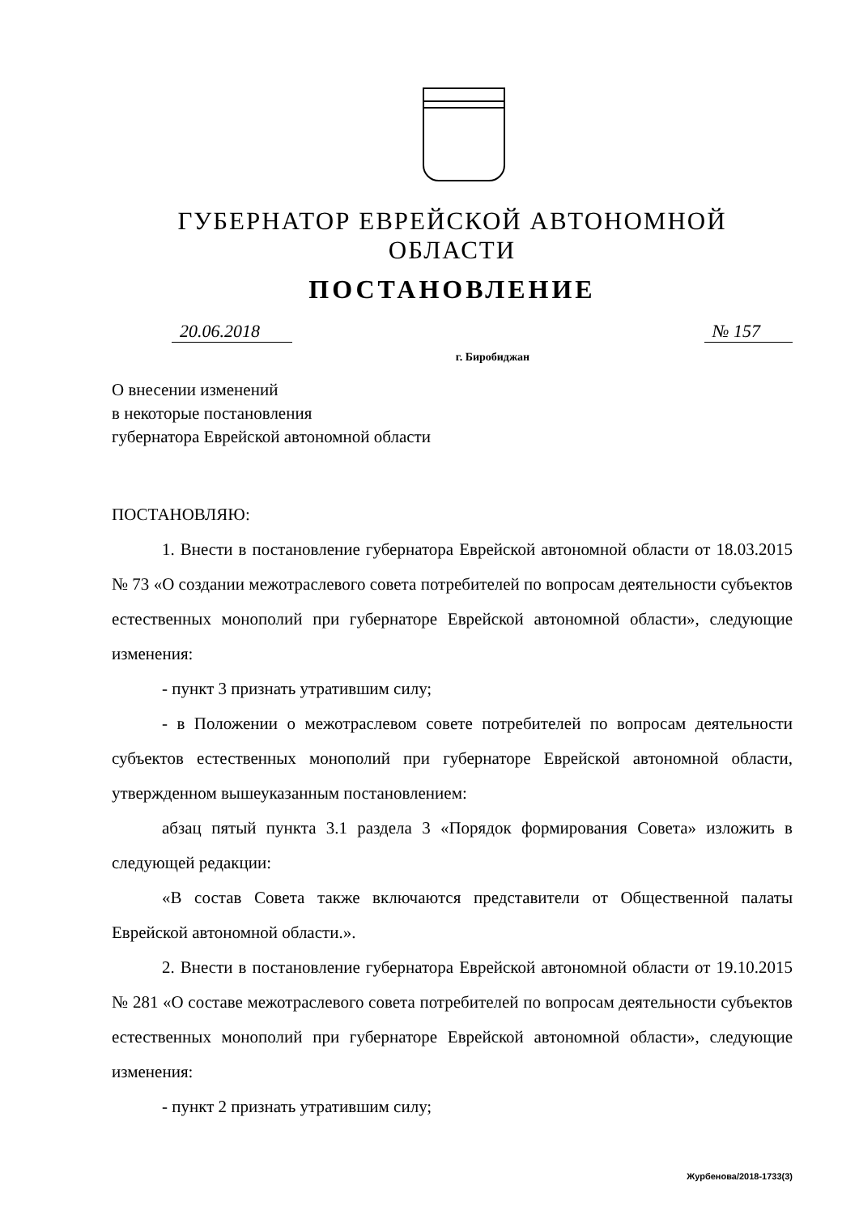ГУБЕРНАТОР ЕВРЕЙСКОЙ АВТОНОМНОЙ ОБЛАСТИ
ПОСТАНОВЛЕНИЕ
20.06.2018 № 157
г. Биробиджан
О внесении изменений
в некоторые постановления
губернатора Еврейской автономной области
ПОСТАНОВЛЯЮ:
1. Внести в постановление губернатора Еврейской автономной области от 18.03.2015 № 73 «О создании межотраслевого совета потребителей по вопросам деятельности субъектов естественных монополий при губернаторе Еврейской автономной области», следующие изменения:
- пункт 3 признать утратившим силу;
- в Положении о межотраслевом совете потребителей по вопросам деятельности субъектов естественных монополий при губернаторе Еврейской автономной области, утвержденном вышеуказанным постановлением:
абзац пятый пункта 3.1 раздела 3 «Порядок формирования Совета» изложить в следующей редакции:
«В состав Совета также включаются представители от Общественной палаты Еврейской автономной области.».
2. Внести в постановление губернатора Еврейской автономной области от 19.10.2015 № 281 «О составе межотраслевого совета потребителей по вопросам деятельности субъектов естественных монополий при губернаторе Еврейской автономной области», следующие изменения:
- пункт 2 признать утратившим силу;
Журбенова/2018-1733(3)